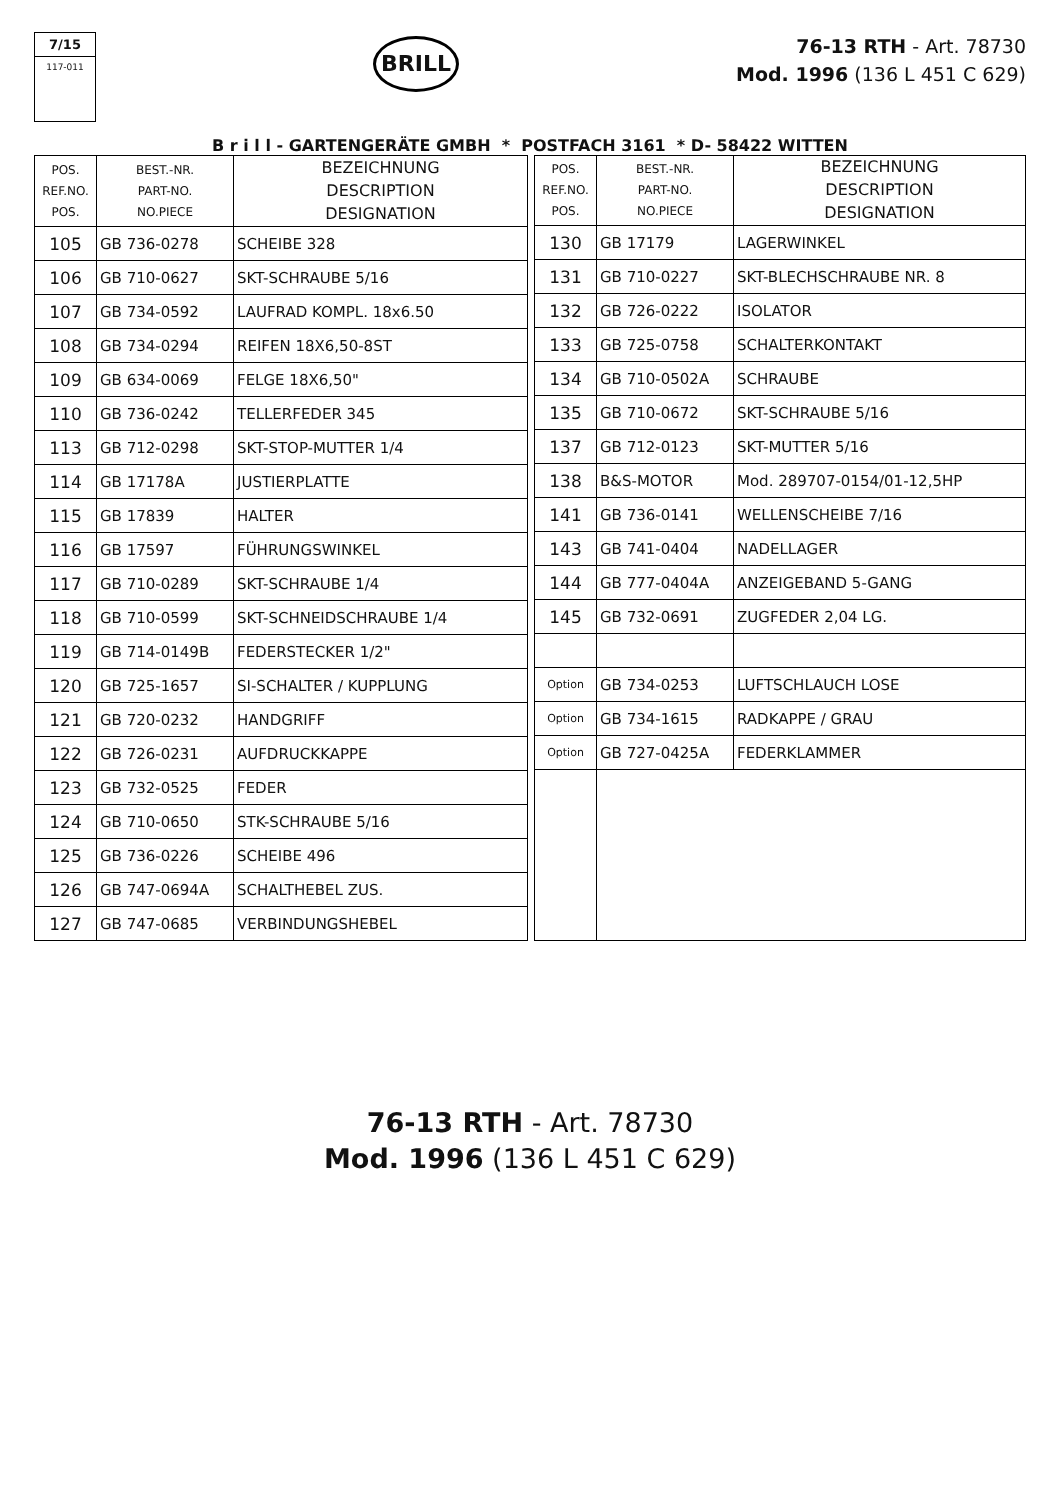7/15
117-011
BRILL
76-13 RTH - Art. 78730
Mod. 1996 (136 L 451 C 629)
B r i l l - GARTENGERÄTE GMBH * POSTFACH 3161 * D- 58422 WITTEN
| POS. REF.NO. POS. | BEST.-NR. PART-NO. NO.PIECE | BEZEICHNUNG DESCRIPTION DESIGNATION |
| --- | --- | --- |
| 105 | GB 736-0278 | SCHEIBE 328 |
| 106 | GB 710-0627 | SKT-SCHRAUBE 5/16 |
| 107 | GB 734-0592 | LAUFRAD KOMPL. 18x6.50 |
| 108 | GB 734-0294 | REIFEN 18X6,50-8ST |
| 109 | GB 634-0069 | FELGE 18X6,50" |
| 110 | GB 736-0242 | TELLERFEDER 345 |
| 113 | GB 712-0298 | SKT-STOP-MUTTER 1/4 |
| 114 | GB 17178A | JUSTIERPLATTE |
| 115 | GB 17839 | HALTER |
| 116 | GB 17597 | FÜHRUNGSWINKEL |
| 117 | GB 710-0289 | SKT-SCHRAUBE 1/4 |
| 118 | GB 710-0599 | SKT-SCHNEIDSCHRAUBE 1/4 |
| 119 | GB 714-0149B | FEDERSTECKER 1/2" |
| 120 | GB 725-1657 | SI-SCHALTER / KUPPLUNG |
| 121 | GB 720-0232 | HANDGRIFF |
| 122 | GB 726-0231 | AUFDRUCKKAPPE |
| 123 | GB 732-0525 | FEDER |
| 124 | GB 710-0650 | STK-SCHRAUBE 5/16 |
| 125 | GB 736-0226 | SCHEIBE 496 |
| 126 | GB 747-0694A | SCHALTHEBEL ZUS. |
| 127 | GB 747-0685 | VERBINDUNGSHEBEL |
| POS. REF.NO. POS. | BEST.-NR. PART-NO. NO.PIECE | BEZEICHNUNG DESCRIPTION DESIGNATION |
| --- | --- | --- |
| 130 | GB 17179 | LAGERWINKEL |
| 131 | GB 710-0227 | SKT-BLECHSCHRAUBE NR. 8 |
| 132 | GB 726-0222 | ISOLATOR |
| 133 | GB 725-0758 | SCHALTERKONTAKT |
| 134 | GB 710-0502A | SCHRAUBE |
| 135 | GB 710-0672 | SKT-SCHRAUBE 5/16 |
| 137 | GB 712-0123 | SKT-MUTTER 5/16 |
| 138 | B&S-MOTOR | Mod. 289707-0154/01-12,5HP |
| 141 | GB 736-0141 | WELLENSCHEIBE 7/16 |
| 143 | GB 741-0404 | NADELLAGER |
| 144 | GB 777-0404A | ANZEIGEBAND 5-GANG |
| 145 | GB 732-0691 | ZUGFEDER 2,04 LG. |
| Option | GB 734-0253 | LUFTSCHLAUCH LOSE |
| Option | GB 734-1615 | RADKAPPE / GRAU |
| Option | GB 727-0425A | FEDERKLAMMER |
76-13 RTH - Art. 78730
Mod. 1996 (136 L 451 C 629)